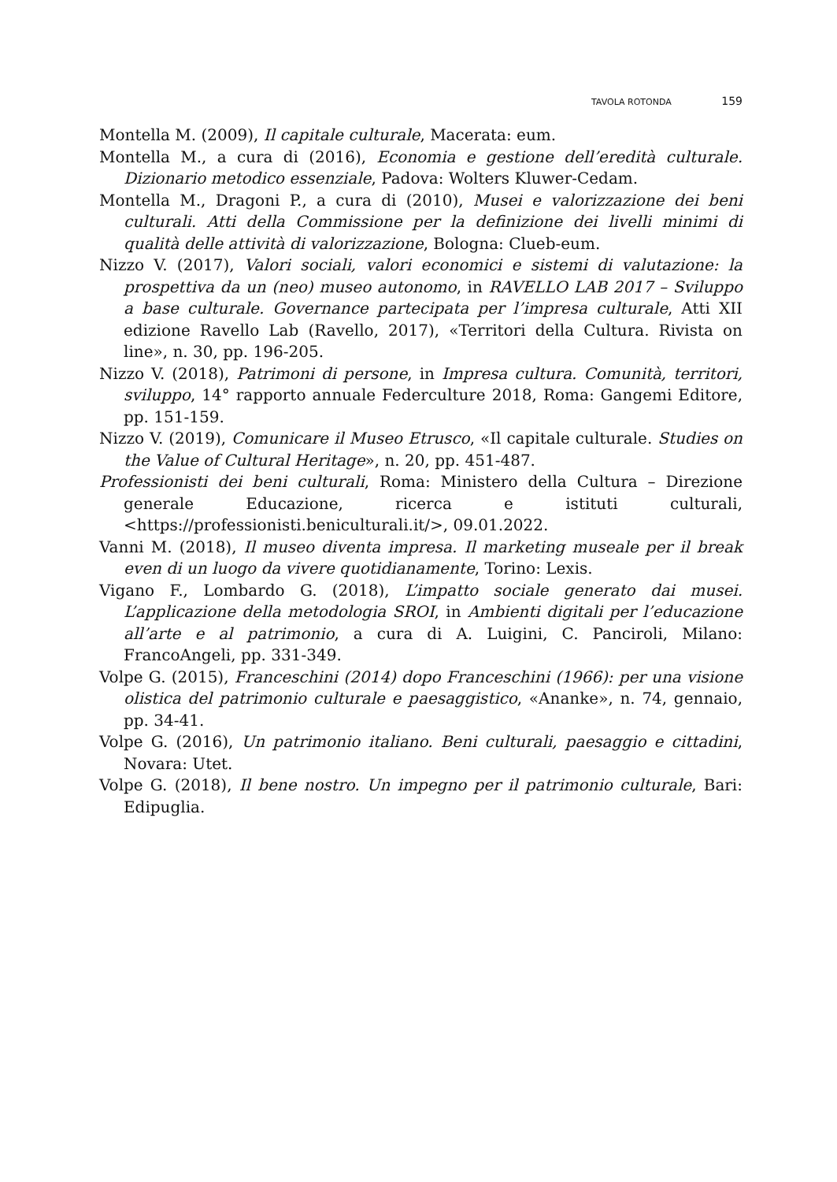TAVOLA ROTONDA 159
Montella M. (2009), Il capitale culturale, Macerata: eum.
Montella M., a cura di (2016), Economia e gestione dell’eredità culturale. Dizionario metodico essenziale, Padova: Wolters Kluwer-Cedam.
Montella M., Dragoni P., a cura di (2010), Musei e valorizzazione dei beni culturali. Atti della Commissione per la definizione dei livelli minimi di qualità delle attività di valorizzazione, Bologna: Clueb-eum.
Nizzo V. (2017), Valori sociali, valori economici e sistemi di valutazione: la prospettiva da un (neo) museo autonomo, in RAVELLO LAB 2017 – Sviluppo a base culturale. Governance partecipata per l’impresa culturale, Atti XII edizione Ravello Lab (Ravello, 2017), «Territori della Cultura. Rivista on line», n. 30, pp. 196-205.
Nizzo V. (2018), Patrimoni di persone, in Impresa cultura. Comunità, territori, sviluppo, 14° rapporto annuale Federculture 2018, Roma: Gangemi Editore, pp. 151-159.
Nizzo V. (2019), Comunicare il Museo Etrusco, «Il capitale culturale. Studies on the Value of Cultural Heritage», n. 20, pp. 451-487.
Professionisti dei beni culturali, Roma: Ministero della Cultura – Direzione generale Educazione, ricerca e istituti culturali, <https://professionisti.beniculturali.it/>, 09.01.2022.
Vanni M. (2018), Il museo diventa impresa. Il marketing museale per il break even di un luogo da vivere quotidianamente, Torino: Lexis.
Vigano F., Lombardo G. (2018), L’impatto sociale generato dai musei. L’applicazione della metodologia SROI, in Ambienti digitali per l’educazione all’arte e al patrimonio, a cura di A. Luigini, C. Panciroli, Milano: FrancoAngeli, pp. 331-349.
Volpe G. (2015), Franceschini (2014) dopo Franceschini (1966): per una visione olistica del patrimonio culturale e paesaggistico, «Ananke», n. 74, gennaio, pp. 34-41.
Volpe G. (2016), Un patrimonio italiano. Beni culturali, paesaggio e cittadini, Novara: Utet.
Volpe G. (2018), Il bene nostro. Un impegno per il patrimonio culturale, Bari: Edipuglia.